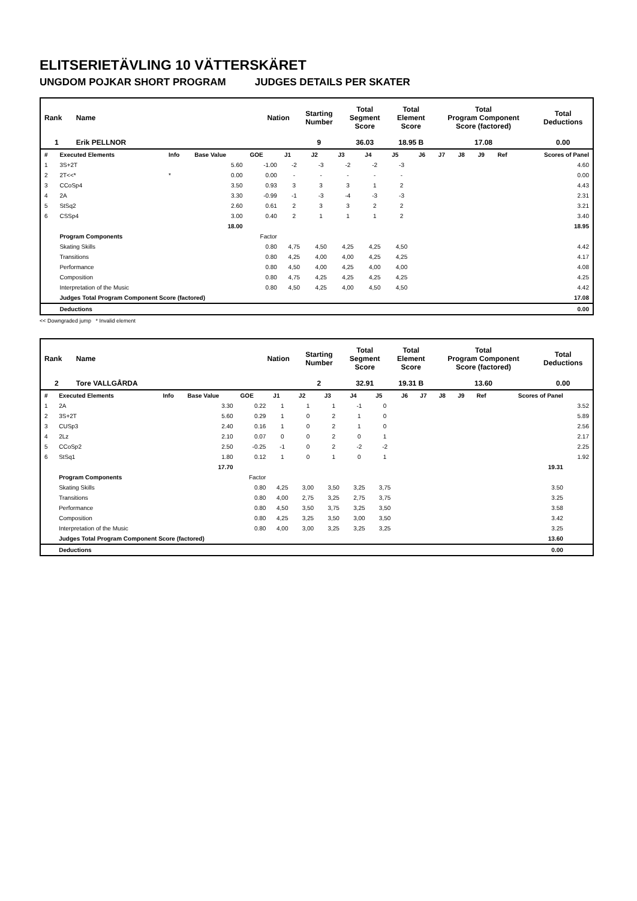ELITSERIETÄVLING 10 VÄTTERSKÄRET
UNGDOM POJKAR SHORT PROGRAM JUDGES DETAILS PER SKATER
| Rank | Name | Nation | Starting Number | Total Segment Score | Total Element Score | Total Program Component Score (factored) | Total Deductions |
| 1 | Erik PELLNOR | | 9 | 36.03 | 18.95 B | 17.08 | 0.00 |
| # | Executed Elements | Info | Base Value | GOE | J1 | J2 | J3 | J4 | J5 | J6 | J7 | J8 | J9 | Ref | Scores of Panel |
| 1 | 3S+2T | | 5.60 | -1.00 | -2 | -3 | -2 | -2 | -3 | | | | | | 4.60 |
| 2 | 2T<<* | * | 0.00 | 0.00 | - | - | - | - | - | | | | | | 0.00 |
| 3 | CCoSp4 | | 3.50 | 0.93 | 3 | 3 | 3 | 1 | 2 | | | | | | 4.43 |
| 4 | 2A | | 3.30 | -0.99 | -1 | -3 | -4 | -3 | -3 | | | | | | 2.31 |
| 5 | StSq2 | | 2.60 | 0.61 | 2 | 3 | 3 | 2 | 2 | | | | | | 3.21 |
| 6 | CSSp4 | | 3.00 | 0.40 | 2 | 1 | 1 | 1 | 2 | | | | | | 3.40 |
| | | | 18.00 | | | | | | | | | | | | 18.95 |
| | Program Components | | | Factor | | | | | | | | | | | |
| | Skating Skills | | | 0.80 | 4,75 | 4,50 | 4,25 | 4,25 | 4,50 | | | | | | 4.42 |
| | Transitions | | | 0.80 | 4,25 | 4,00 | 4,00 | 4,25 | 4,25 | | | | | | 4.17 |
| | Performance | | | 0.80 | 4,50 | 4,00 | 4,25 | 4,00 | 4,00 | | | | | | 4.08 |
| | Composition | | | 0.80 | 4,75 | 4,25 | 4,25 | 4,25 | 4,25 | | | | | | 4.25 |
| | Interpretation of the Music | | | 0.80 | 4,50 | 4,25 | 4,00 | 4,50 | 4,50 | | | | | | 4.42 |
| | Judges Total Program Component Score (factored) | | | | | | | | | | | | | | 17.08 |
| | Deductions | | | | | | | | | | | | | | 0.00 |
<< Downgraded jump * Invalid element
| Rank | Name | Nation | Starting Number | Total Segment Score | Total Element Score | Total Program Component Score (factored) | Total Deductions |
| 2 | Tore VALLGÅRDA | | 2 | 32.91 | 19.31 B | 13.60 | 0.00 |
| # | Executed Elements | Info | Base Value | GOE | J1 | J2 | J3 | J4 | J5 | J6 | J7 | J8 | J9 | Ref | Scores of Panel | |
| 1 | 2A | | 3.30 | 0.22 | 1 | 1 | 1 | -1 | 0 | | | | | | | 3.52 |
| 2 | 3S+2T | | 5.60 | 0.29 | 1 | 0 | 2 | 1 | 0 | | | | | | | 5.89 |
| 3 | CUSp3 | | 2.40 | 0.16 | 1 | 0 | 2 | 1 | 0 | | | | | | | 2.56 |
| 4 | 2Lz | | 2.10 | 0.07 | 0 | 0 | 2 | 0 | 1 | | | | | | | 2.17 |
| 5 | CCoSp2 | | 2.50 | -0.25 | -1 | 0 | 2 | -2 | -2 | | | | | | | 2.25 |
| 6 | StSq1 | | 1.80 | 0.12 | 1 | 0 | 1 | 0 | 1 | | | | | | | 1.92 |
| | | | 17.70 | | | | | | | | | | | | 19.31 | |
| | Program Components | | | Factor | | | | | | | | | | | | |
| | Skating Skills | | | 0.80 | 4,25 | 3,00 | 3,50 | 3,25 | 3,75 | | | | | | 3.50 | |
| | Transitions | | | 0.80 | 4,00 | 2,75 | 3,25 | 2,75 | 3,75 | | | | | | 3.25 | |
| | Performance | | | 0.80 | 4,50 | 3,50 | 3,75 | 3,25 | 3,50 | | | | | | 3.58 | |
| | Composition | | | 0.80 | 4,25 | 3,25 | 3,50 | 3,00 | 3,50 | | | | | | 3.42 | |
| | Interpretation of the Music | | | 0.80 | 4,00 | 3,00 | 3,25 | 3,25 | 3,25 | | | | | | 3.25 | |
| | Judges Total Program Component Score (factored) | | | | | | | | | | | | | | 13.60 | |
| | Deductions | | | | | | | | | | | | | | 0.00 | |